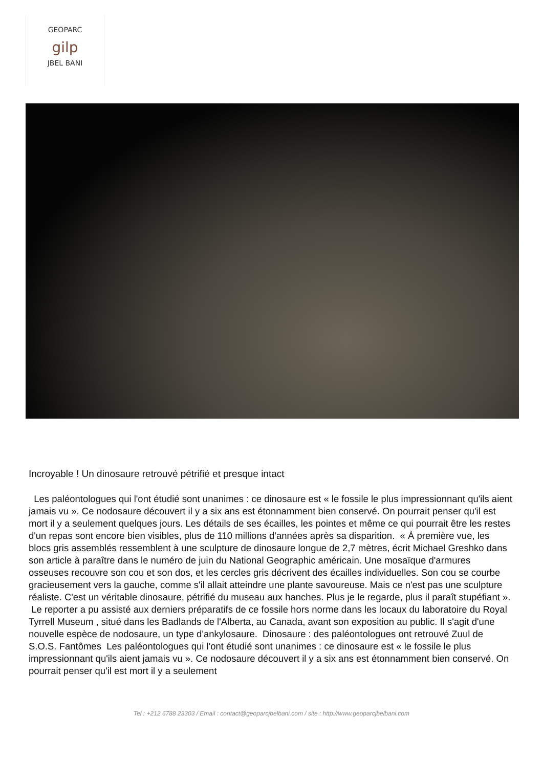GEOPARC
gilp
JBEL BANI
Incroyable ! Un dinosaure retrouvé pétrifié et presque intact
Les paléontologues qui l'ont étudié sont unanimes : ce dinosaure est « le fossile le plus impressionnant qu'ils aient jamais vu ». Ce nodosaure découvert il y a six ans est étonnamment bien conservé. On pourrait penser qu'il est mort il y a seulement quelques jours. Les détails de ses écailles, les pointes et même ce qui pourrait être les restes d'un repas sont encore bien visibles, plus de 110 millions d'années après sa disparition. « À première vue, les blocs gris assemblés ressemblent à une sculpture de dinosaure longue de 2,7 mètres, écrit Michael Greshko dans son article à paraître dans le numéro de juin du National Geographic américain. Une mosaïque d'armures osseuses recouvre son cou et son dos, et les cercles gris décrivent des écailles individuelles. Son cou se courbe gracieusement vers la gauche, comme s'il allait atteindre une plante savoureuse. Mais ce n'est pas une sculpture réaliste. C'est un véritable dinosaure, pétrifié du museau aux hanches. Plus je le regarde, plus il paraît stupéfiant ». Le reporter a pu assisté aux derniers préparatifs de ce fossile hors norme dans les locaux du laboratoire du Royal Tyrrell Museum , situé dans les Badlands de l'Alberta, au Canada, avant son exposition au public. Il s'agit d'une nouvelle espèce de nodosaure, un type d'ankylosaure. Dinosaure : des paléontologues ont retrouvé Zuul de S.O.S. Fantômes Les paléontologues qui l'ont étudié sont unanimes : ce dinosaure est « le fossile le plus impressionnant qu'ils aient jamais vu ». Ce nodosaure découvert il y a six ans est étonnamment bien conservé. On pourrait penser qu'il est mort il y a seulement
Tel : +212 6788 23303 / Email : contact@geoparcjbelbani.com / site : http://www.geoparcjbelbani.com